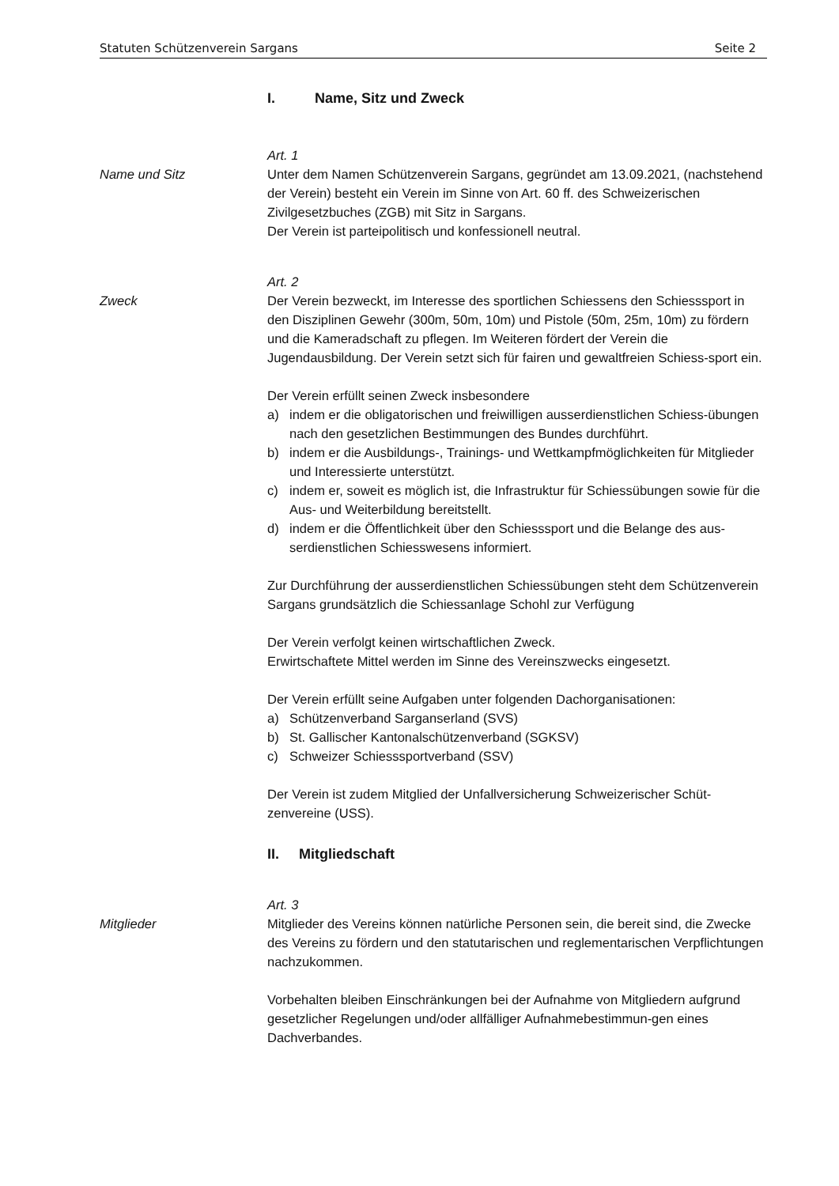Statuten Schützenverein Sargans Seite 2
I. Name, Sitz und Zweck
Art. 1
Name und Sitz Unter dem Namen Schützenverein Sargans, gegründet am 13.09.2021, (nachstehend der Verein) besteht ein Verein im Sinne von Art. 60 ff. des Schweizerischen Zivilgesetzbuches (ZGB) mit Sitz in Sargans.
Der Verein ist parteipolitisch und konfessionell neutral.
Art. 2
Zweck Der Verein bezweckt, im Interesse des sportlichen Schiessens den Schiesssport in den Disziplinen Gewehr (300m, 50m, 10m) und Pistole (50m, 25m, 10m) zu fördern und die Kameradschaft zu pflegen. Im Weiteren fördert der Verein die Jugendausbildung. Der Verein setzt sich für fairen und gewaltfreien Schiess-sport ein.
Der Verein erfüllt seinen Zweck insbesondere
a) indem er die obligatorischen und freiwilligen ausserdienstlichen Schiess-übungen nach den gesetzlichen Bestimmungen des Bundes durchführt.
b) indem er die Ausbildungs-, Trainings- und Wettkampfmöglichkeiten für Mitglieder und Interessierte unterstützt.
c) indem er, soweit es möglich ist, die Infrastruktur für Schiessübungen sowie für die Aus- und Weiterbildung bereitstellt.
d) indem er die Öffentlichkeit über den Schiesssport und die Belange des aus-serdienstlichen Schiesswesens informiert.
Zur Durchführung der ausserdienstlichen Schiessübungen steht dem Schützenverein Sargans grundsätzlich die Schiessanlage Schohl zur Verfügung
Der Verein verfolgt keinen wirtschaftlichen Zweck.
Erwirtschaftete Mittel werden im Sinne des Vereinszwecks eingesetzt.
Der Verein erfüllt seine Aufgaben unter folgenden Dachorganisationen:
a) Schützenverband Sarganserland (SVS)
b) St. Gallischer Kantonalschützenverband (SGKSV)
c) Schweizer Schiesssportverband (SSV)
Der Verein ist zudem Mitglied der Unfallversicherung Schweizerischer Schüt-zenvereine (USS).
II. Mitgliedschaft
Art. 3
Mitglieder Mitglieder des Vereins können natürliche Personen sein, die bereit sind, die Zwecke des Vereins zu fördern und den statutarischen und reglementarischen Verpflichtungen nachzukommen.
Vorbehalten bleiben Einschränkungen bei der Aufnahme von Mitgliedern aufgrund gesetzlicher Regelungen und/oder allfälliger Aufnahmebestimmun-gen eines Dachverbandes.